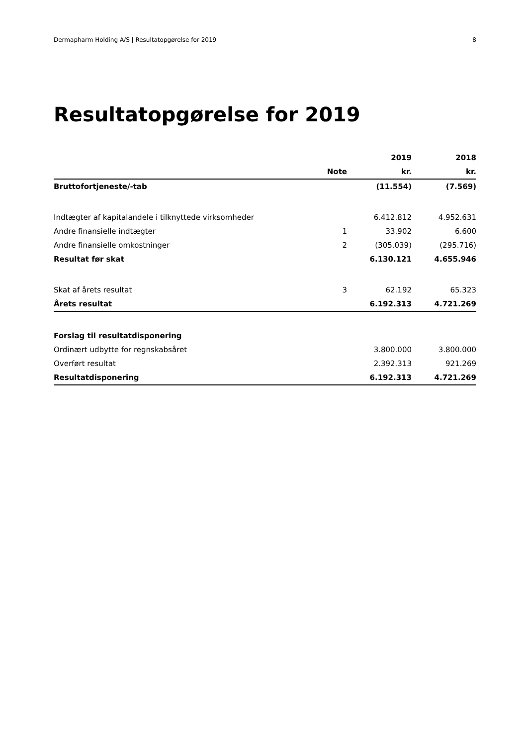Dermapharm Holding A/S | Resultatopgørelse for 2019 8
Resultatopgørelse for 2019
| | | 2019 | 2018 |
| --- | --- | --- | --- |
| | Note | kr. | kr. |
| Bruttofortjeneste/-tab | | (11.554) | (7.569) |
| Indtægter af kapitalandele i tilknyttede virksomheder | | 6.412.812 | 4.952.631 |
| Andre finansielle indtægter | 1 | 33.902 | 6.600 |
| Andre finansielle omkostninger | 2 | (305.039) | (295.716) |
| Resultat før skat | | 6.130.121 | 4.655.946 |
| Skat af årets resultat | 3 | 62.192 | 65.323 |
| Årets resultat | | 6.192.313 | 4.721.269 |
| Forslag til resultatdisponering | | | |
| Ordinært udbytte for regnskabsåret | | 3.800.000 | 3.800.000 |
| Overført resultat | | 2.392.313 | 921.269 |
| Resultatdisponering | | 6.192.313 | 4.721.269 |